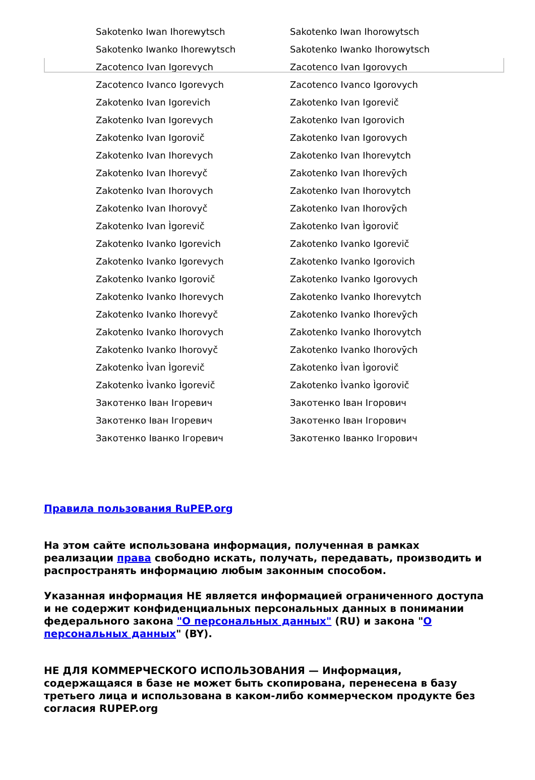| Sakotenko Iwan Ihorewytsch | Sakotenko Iwan Ihorowytsch |
| Sakotenko Iwanko Ihorewytsch | Sakotenko Iwanko Ihorowytsch |
| Zacotenco Ivan Igorevych | Zacotenco Ivan Igorovych |
| Zacotenco Ivanco Igorevych | Zacotenco Ivanco Igorovych |
| Zakotenko Ivan Igorevich | Zakotenko Ivan Igorevič |
| Zakotenko Ivan Igorevych | Zakotenko Ivan Igorovich |
| Zakotenko Ivan Igorovič | Zakotenko Ivan Igorovych |
| Zakotenko Ivan Ihorevych | Zakotenko Ivan Ihorevytch |
| Zakotenko Ivan Ihorevyč | Zakotenko Ivan Ihorevȳch |
| Zakotenko Ivan Ihorovych | Zakotenko Ivan Ihorovytch |
| Zakotenko Ivan Ihorovyč | Zakotenko Ivan Ihorovȳch |
| Zakotenko Ivan Ìgorevič | Zakotenko Ivan Ìgorovič |
| Zakotenko Ivanko Igorevich | Zakotenko Ivanko Igorevič |
| Zakotenko Ivanko Igorevych | Zakotenko Ivanko Igorovich |
| Zakotenko Ivanko Igorovič | Zakotenko Ivanko Igorovych |
| Zakotenko Ivanko Ihorevych | Zakotenko Ivanko Ihorevytch |
| Zakotenko Ivanko Ihorevyč | Zakotenko Ivanko Ihorevȳch |
| Zakotenko Ivanko Ihorovych | Zakotenko Ivanko Ihorovytch |
| Zakotenko Ivanko Ihorovyč | Zakotenko Ivanko Ihorovȳch |
| Zakotenko Ìvan Ìgorevič | Zakotenko Ìvan Ìgorovič |
| Zakotenko Ìvanko Ìgorevič | Zakotenko Ìvanko Ìgorovič |
| Закотенко Іван Ігоревич | Закотенко Іван Ігорович |
| Закотенко Іван Ігоревич | Закотенко Іван Ігорович |
| Закотенко Іванко Ігоревич | Закотенко Іванко Ігорович |
Правила пользования RuPEP.org
На этом сайте использована информация, полученная в рамках реализации права свободно искать, получать, передавать, производить и распространять информацию любым законным способом.
Указанная информация НЕ является информацией ограниченного доступа и не содержит конфиденциальных персональных данных в понимании федерального закона "О персональных данных" (RU) и закона "О персональных данных" (BY).
НЕ ДЛЯ КОММЕРЧЕСКОГО ИСПОЛЬЗОВАНИЯ — Информация, содержащаяся в базе не может быть скопирована, перенесена в базу третьего лица и использована в каком-либо коммерческом продукте без согласия RUPEP.org